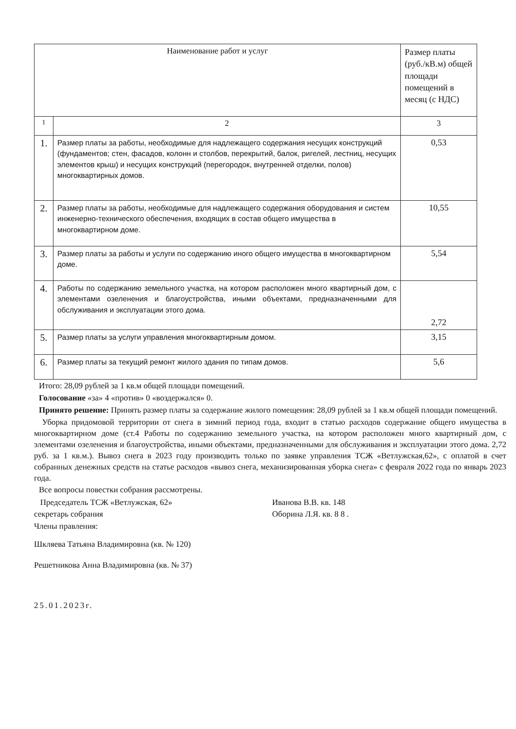| Наименование работ и услуг | | Размер платы (руб./кВ.м) общей площади помещений в месяц (с НДС) |
| --- | --- | --- |
| 1 | 2 | 3 |
| 1. | Размер платы за работы, необходимые для надлежащего содержания несущих конструкций (фундаментов; стен, фасадов, колонн и столбов, перекрытий, балок, ригелей, лестниц, несущих элементов крыш) и несущих конструкций (перегородок, внутренней отделки, полов) многоквартирных домов. | 0,53 |
| 2. | Размер платы за работы, необходимые для надлежащего содержания оборудования и систем инженерно-технического обеспечения, входящих в состав общего имущества в многоквартирном доме. | 10,55 |
| 3. | Размер платы за работы и услуги по содержанию иного общего имущества в многоквартирном доме. | 5,54 |
| 4. | Работы по содержанию земельного участка, на котором расположен много квартирный дом, с элементами озеленения и благоустройства, иными объектами, предназначенными для обслуживания и эксплуатации этого дома. | 2,72 |
| 5. | Размер платы за услуги управления многоквартирным домом. | 3,15 |
| 6. | Размер платы за текущий ремонт жилого здания по типам домов. | 5,6 |
Итого: 28,09 рублей за 1 кв.м общей площади помещений.
Голосование «за» 4 «против» 0 «воздержался» 0.
Принято решение: Принять размер платы за содержание жилого помещения: 28,09 рублей за 1 кв.м общей площади помещений.
Уборка придомовой территории от снега в зимний период года, входит в статью расходов содержание общего имущества в многоквартирном доме (ст.4 Работы по содержанию земельного участка, на котором расположен много квартирный дом, с элементами озеленения и благоустройства, иными объектами, предназначенными для обслуживания и эксплуатации этого дома. 2,72 руб. за 1 кв.м.). Вывоз снега в 2023 году производить только по заявке управления ТСЖ «Ветлужская,62», с оплатой в счет собранных денежных средств на статье расходов «вывоз снега, механизированная уборка снега» с февраля 2022 года по январь 2023 года.
Все вопросы повестки собрания рассмотрены.
Председатель ТСЖ «Ветлужская, 62» Иванова В.В. кв. 148
секретарь собрания Оборина Л.Я. кв. 8 8 .
Члены правления:
Шкляева Татьяна Владимировна (кв. № 120)
Решетникова Анна Владимировна (кв. № 37)
25.01.2023г.